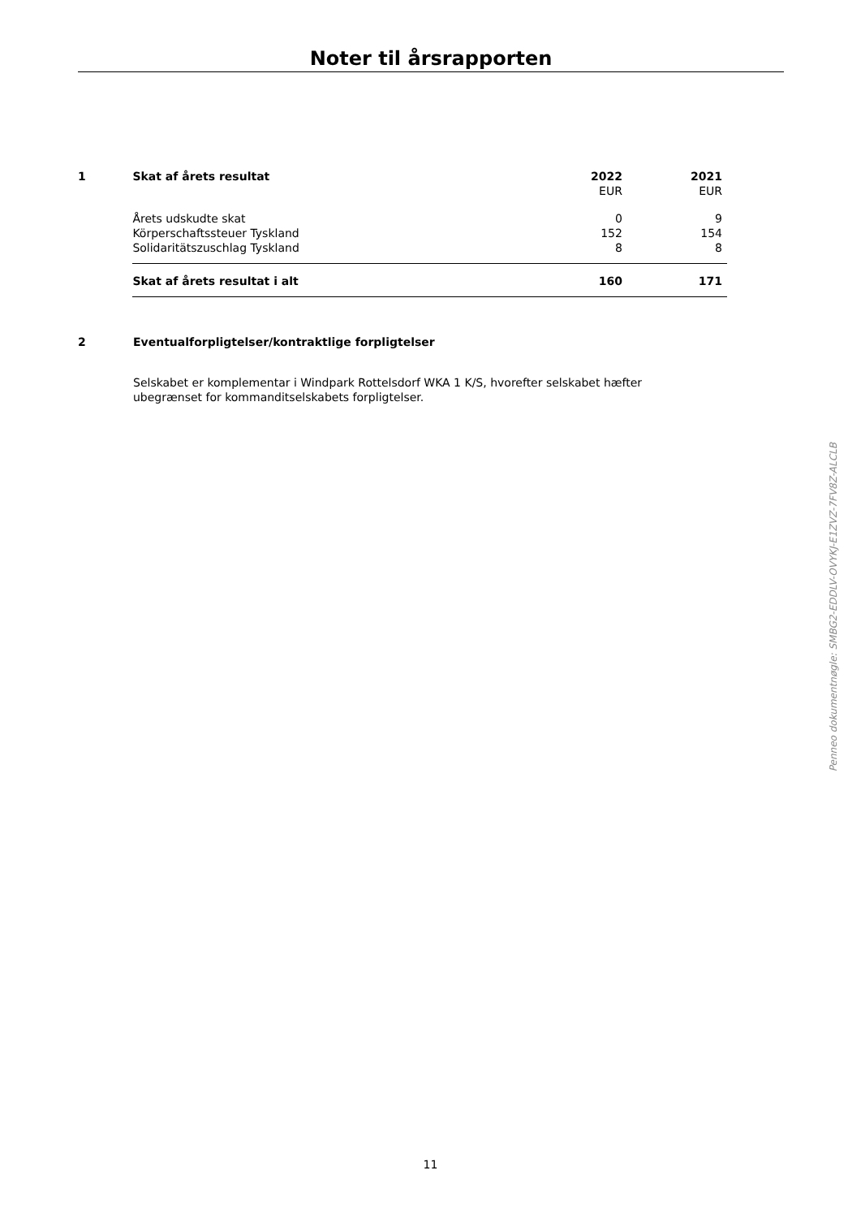Noter til årsrapporten
| 1 | Skat af årets resultat | 2022 EUR | 2021 EUR | |
| | Årets udskudte skat | 0 | 9 | |
| | Körperschaftssteuer Tyskland | 152 | 154 | |
| | Solidaritätszuschlag Tyskland | 8 | 8 | |
| | Skat af årets resultat i alt | 160 | 171 | |
| 2 | Eventualforpligtelser/kontraktlige forpligtelser |
| | Selskabet er komplementar i Windpark Rottelsdorf WKA 1 K/S, hvorefter selskabet hæfter ubegrænset for kommanditselskabets forpligtelser. |
Penneo dokumentnøgle: SMBG2-EDDLV-OVYKJ-E1ZVZ-7FV8Z-ALCLB
11